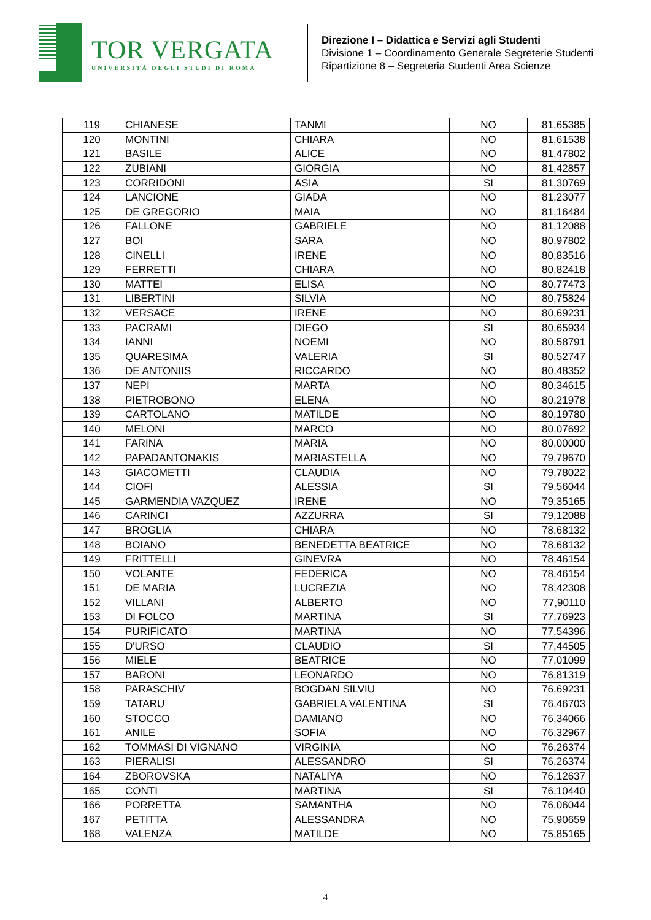TOR VERGATA
UNIVERSITÀ DEGLI STUDI DI ROMA
Direzione I – Didattica e Servizi agli Studenti
Divisione 1 – Coordinamento Generale Segreterie Studenti
Ripartizione 8 – Segreteria Studenti Area Scienze
| 119 | CHIANESE | TANMI | NO | 81,65385 |
| 120 | MONTINI | CHIARA | NO | 81,61538 |
| 121 | BASILE | ALICE | NO | 81,47802 |
| 122 | ZUBIANI | GIORGIA | NO | 81,42857 |
| 123 | CORRIDONI | ASIA | SI | 81,30769 |
| 124 | LANCIONE | GIADA | NO | 81,23077 |
| 125 | DE GREGORIO | MAIA | NO | 81,16484 |
| 126 | FALLONE | GABRIELE | NO | 81,12088 |
| 127 | BOI | SARA | NO | 80,97802 |
| 128 | CINELLI | IRENE | NO | 80,83516 |
| 129 | FERRETTI | CHIARA | NO | 80,82418 |
| 130 | MATTEI | ELISA | NO | 80,77473 |
| 131 | LIBERTINI | SILVIA | NO | 80,75824 |
| 132 | VERSACE | IRENE | NO | 80,69231 |
| 133 | PACRAMI | DIEGO | SI | 80,65934 |
| 134 | IANNI | NOEMI | NO | 80,58791 |
| 135 | QUARESIMA | VALERIA | SI | 80,52747 |
| 136 | DE ANTONIIS | RICCARDO | NO | 80,48352 |
| 137 | NEPI | MARTA | NO | 80,34615 |
| 138 | PIETROBONO | ELENA | NO | 80,21978 |
| 139 | CARTOLANO | MATILDE | NO | 80,19780 |
| 140 | MELONI | MARCO | NO | 80,07692 |
| 141 | FARINA | MARIA | NO | 80,00000 |
| 142 | PAPADANTONAKIS | MARIASTELLA | NO | 79,79670 |
| 143 | GIACOMETTI | CLAUDIA | NO | 79,78022 |
| 144 | CIOFI | ALESSIA | SI | 79,56044 |
| 145 | GARMENDIA VAZQUEZ | IRENE | NO | 79,35165 |
| 146 | CARINCI | AZZURRA | SI | 79,12088 |
| 147 | BROGLIA | CHIARA | NO | 78,68132 |
| 148 | BOIANO | BENEDETTA BEATRICE | NO | 78,68132 |
| 149 | FRITTELLI | GINEVRA | NO | 78,46154 |
| 150 | VOLANTE | FEDERICA | NO | 78,46154 |
| 151 | DE MARIA | LUCREZIA | NO | 78,42308 |
| 152 | VILLANI | ALBERTO | NO | 77,90110 |
| 153 | DI FOLCO | MARTINA | SI | 77,76923 |
| 154 | PURIFICATO | MARTINA | NO | 77,54396 |
| 155 | D'URSO | CLAUDIO | SI | 77,44505 |
| 156 | MIELE | BEATRICE | NO | 77,01099 |
| 157 | BARONI | LEONARDO | NO | 76,81319 |
| 158 | PARASCHIV | BOGDAN SILVIU | NO | 76,69231 |
| 159 | TATARU | GABRIELA VALENTINA | SI | 76,46703 |
| 160 | STOCCO | DAMIANO | NO | 76,34066 |
| 161 | ANILE | SOFIA | NO | 76,32967 |
| 162 | TOMMASI DI VIGNANO | VIRGINIA | NO | 76,26374 |
| 163 | PIERALISI | ALESSANDRO | SI | 76,26374 |
| 164 | ZBOROVSKA | NATALIYA | NO | 76,12637 |
| 165 | CONTI | MARTINA | SI | 76,10440 |
| 166 | PORRETTA | SAMANTHA | NO | 76,06044 |
| 167 | PETITTA | ALESSANDRA | NO | 75,90659 |
| 168 | VALENZA | MATILDE | NO | 75,85165 |
4